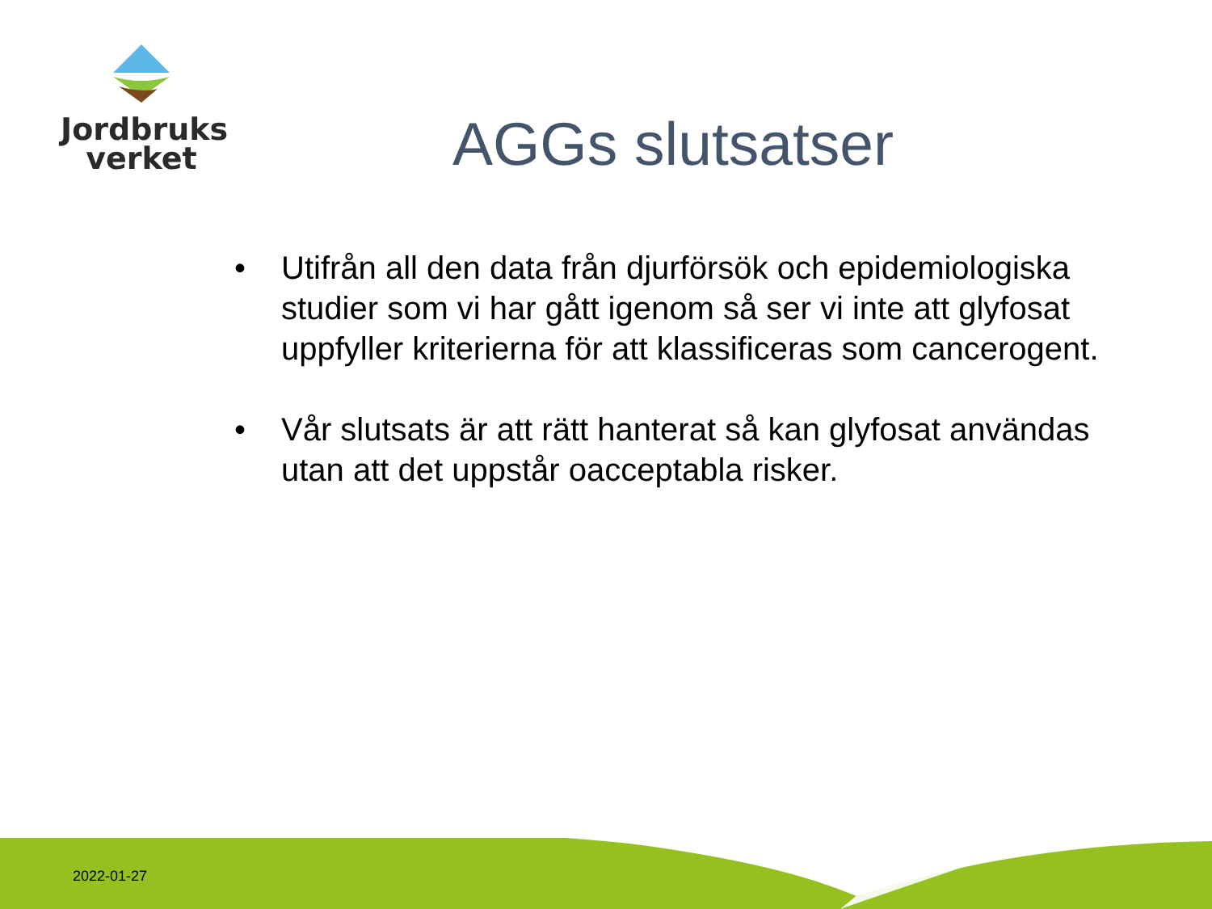Jordbruks
verket
AGGs slutsatser
• Utifrån all den data från djurförsök och epidemiologiska studier som vi har gått igenom så ser vi inte att glyfosat uppfyller kriterierna för att klassificeras som cancerogent.
• Vår slutsats är att rätt hanterat så kan glyfosat användas utan att det uppstår oacceptabla risker.
2022-01-27